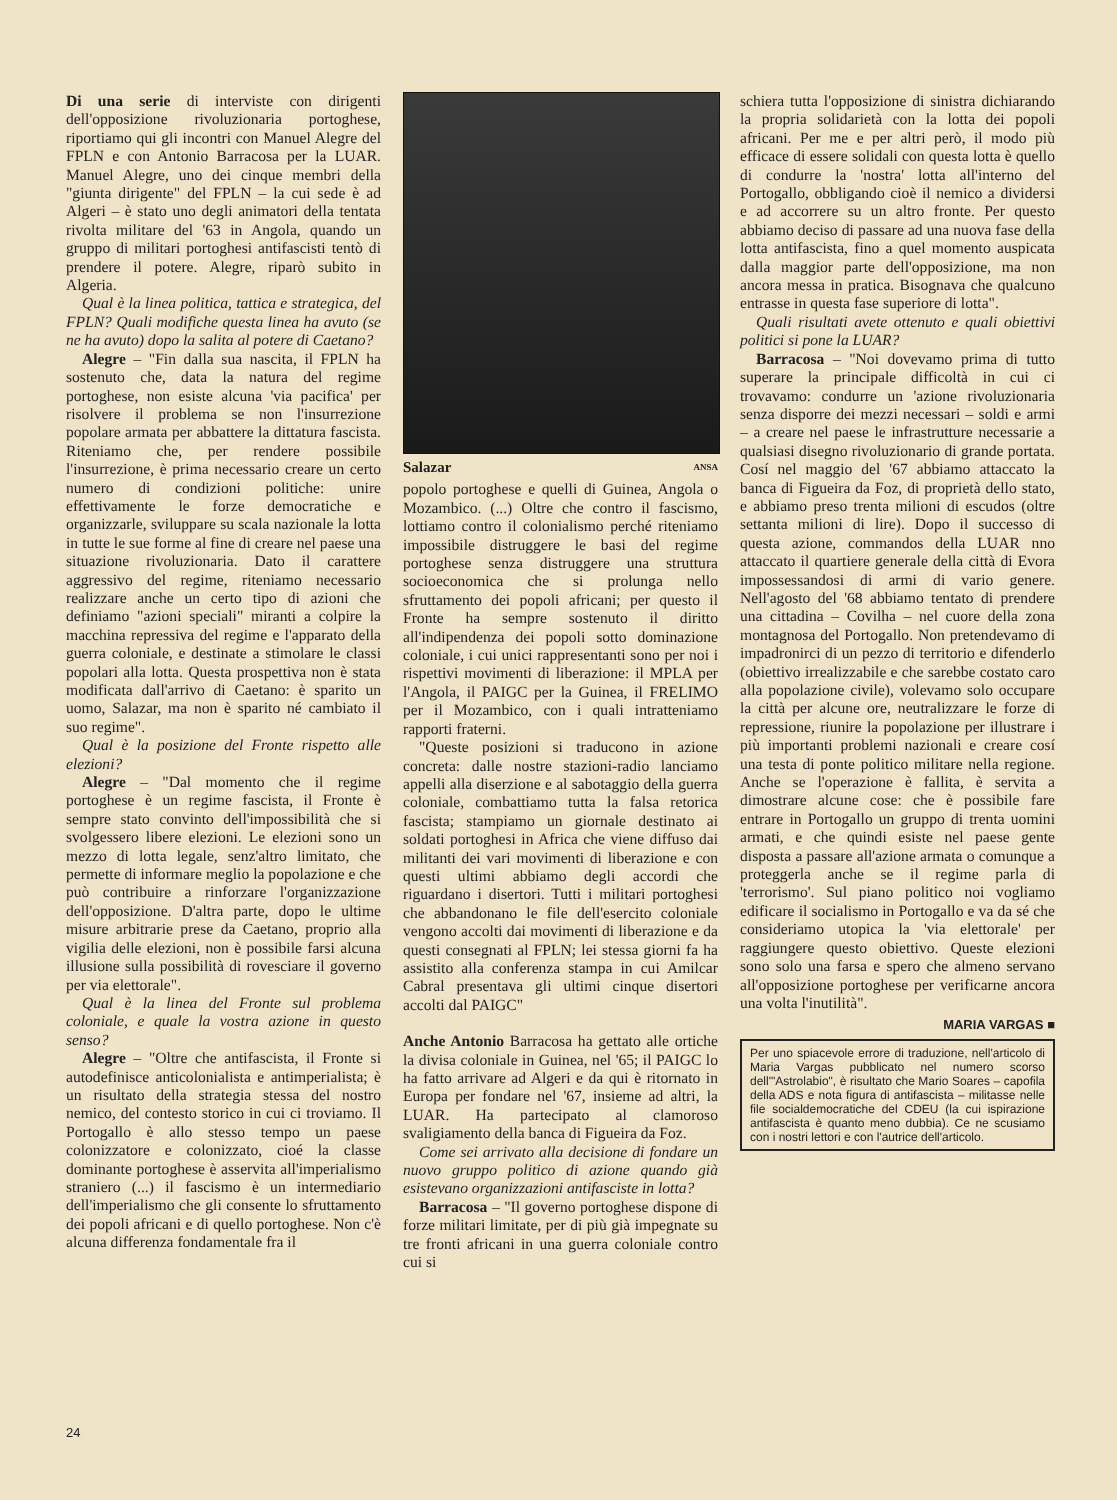Di una serie di interviste con dirigenti dell'opposizione rivoluzionaria portoghese, riportiamo qui gli incontri con Manuel Alegre del FPLN e con Antonio Barracosa per la LUAR. Manuel Alegre, uno dei cinque membri della "giunta dirigente" del FPLN – la cui sede è ad Algeri – è stato uno degli animatori della tentata rivolta militare del '63 in Angola, quando un gruppo di militari portoghesi antifascisti tentò di prendere il potere. Alegre, riparò subito in Algeria.
Qual è la linea politica, tattica e strategica, del FPLN? Quali modifiche questa linea ha avuto (se ne ha avuto) dopo la salita al potere di Caetano?
Alegre – "Fin dalla sua nascita, il FPLN ha sostenuto che, data la natura del regime portoghese, non esiste alcuna 'via pacifica' per risolvere il problema se non l'insurrezione popolare armata per abbattere la dittatura fascista. Riteniamo che, per rendere possibile l'insurrezione, è prima necessario creare un certo numero di condizioni politiche: unire effettivamente le forze democratiche e organizzarle, sviluppare su scala nazionale la lotta in tutte le sue forme al fine di creare nel paese una situazione rivoluzionaria. Dato il carattere aggressivo del regime, riteniamo necessario realizzare anche un certo tipo di azioni che definiamo "azioni speciali" miranti a colpire la macchina repressiva del regime e l'apparato della guerra coloniale, e destinate a stimolare le classi popolari alla lotta. Questa prospettiva non è stata modificata dall'arrivo di Caetano: è sparito un uomo, Salazar, ma non è sparito né cambiato il suo regime".
Qual è la posizione del Fronte rispetto alle elezioni?
Alegre – "Dal momento che il regime portoghese è un regime fascista, il Fronte è sempre stato convinto dell'impossibilità che si svolgessero libere elezioni. Le elezioni sono un mezzo di lotta legale, senz'altro limitato, che permette di informare meglio la popolazione e che può contribuire a rinforzare l'organizzazione dell'opposizione. D'altra parte, dopo le ultime misure arbitrarie prese da Caetano, proprio alla vigilia delle elezioni, non è possibile farsi alcuna illusione sulla possibilità di rovesciare il governo per via elettorale".
Qual è la linea del Fronte sul problema coloniale, e quale la vostra azione in questo senso?
Alegre – "Oltre che antifascista, il Fronte si autodefinisce anticolonialista e antimperialista; è un risultato della strategia stessa del nostro nemico, del contesto storico in cui ci troviamo. Il Portogallo è allo stesso tempo un paese colonizzatore e colonizzato, cioé la classe dominante portoghese è asservita all'imperialismo straniero (...) il fascismo è un intermediario dell'imperialismo che gli consente lo sfruttamento dei popoli africani e di quello portoghese. Non c'è alcuna differenza fondamentale fra il
Salazar ANSA
popolo portoghese e quelli di Guinea, Angola o Mozambico. (...) Oltre che contro il fascismo, lottiamo contro il colonialismo perché riteniamo impossibile distruggere le basi del regime portoghese senza distruggere una struttura socioeconomica che si prolunga nello sfruttamento dei popoli africani; per questo il Fronte ha sempre sostenuto il diritto all'indipendenza dei popoli sotto dominazione coloniale, i cui unici rappresentanti sono per noi i rispettivi movimenti di liberazione: il MPLA per l'Angola, il PAIGC per la Guinea, il FRELIMO per il Mozambico, con i quali intratteniamo rapporti fraterni.
"Queste posizioni si traducono in azione concreta: dalle nostre stazioni-radio lanciamo appelli alla diserzione e al sabotaggio della guerra coloniale, combattiamo tutta la falsa retorica fascista; stampiamo un giornale destinato ai soldati portoghesi in Africa che viene diffuso dai militanti dei vari movimenti di liberazione e con questi ultimi abbiamo degli accordi che riguardano i disertori. Tutti i militari portoghesi che abbandonano le file dell'esercito coloniale vengono accolti dai movimenti di liberazione e da questi consegnati al FPLN; lei stessa giorni fa ha assistito alla conferenza stampa in cui Amilcar Cabral presentava gli ultimi cinque disertori accolti dal PAIGC"
Anche Antonio Barracosa ha gettato alle ortiche la divisa coloniale in Guinea, nel '65; il PAIGC lo ha fatto arrivare ad Algeri e da qui è ritornato in Europa per fondare nel '67, insieme ad altri, la LUAR. Ha partecipato al clamoroso svaligiamento della banca di Figueira da Foz.
Come sei arrivato alla decisione di fondare un nuovo gruppo politico di azione quando già esistevano organizzazioni antifasciste in lotta?
Barracosa – "Il governo portoghese dispone di forze militari limitate, per di più già impegnate su tre fronti africani in una guerra coloniale contro cui si
schiera tutta l'opposizione di sinistra dichiarando la propria solidarietà con la lotta dei popoli africani. Per me e per altri però, il modo più efficace di essere solidali con questa lotta è quello di condurre la 'nostra' lotta all'interno del Portogallo, obbligando cioè il nemico a dividersi e ad accorrere su un altro fronte. Per questo abbiamo deciso di passare ad una nuova fase della lotta antifascista, fino a quel momento auspicata dalla maggior parte dell'opposizione, ma non ancora messa in pratica. Bisognava che qualcuno entrasse in questa fase superiore di lotta".
Quali risultati avete ottenuto e quali obiettivi politici si pone la LUAR?
Barracosa – "Noi dovevamo prima di tutto superare la principale difficoltà in cui ci trovavamo: condurre un 'azione rivoluzionaria senza disporre dei mezzi necessari – soldi e armi – a creare nel paese le infrastrutture necessarie a qualsiasi disegno rivoluzionario di grande portata. Cosí nel maggio del '67 abbiamo attaccato la banca di Figueira da Foz, di proprietà dello stato, e abbiamo preso trenta milioni di escudos (oltre settanta milioni di lire). Dopo il successo di questa azione, commandos della LUAR nno attaccato il quartiere generale della città di Evora impossessandosi di armi di vario genere. Nell'agosto del '68 abbiamo tentato di prendere una cittadina – Covilha – nel cuore della zona montagnosa del Portogallo. Non pretendevamo di impadronirci di un pezzo di territorio e difenderlo (obiettivo irrealizzabile e che sarebbe costato caro alla popolazione civile), volevamo solo occupare la città per alcune ore, neutralizzare le forze di repressione, riunire la popolazione per illustrare i più importanti problemi nazionali e creare cosí una testa di ponte politico militare nella regione. Anche se l'operazione è fallita, è servita a dimostrare alcune cose: che è possibile fare entrare in Portogallo un gruppo di trenta uomini armati, e che quindi esiste nel paese gente disposta a passare all'azione armata o comunque a proteggerla anche se il regime parla di 'terrorismo'. Sul piano politico noi vogliamo edificare il socialismo in Portogallo e va da sé che consideriamo utopica la 'via elettorale' per raggiungere questo obiettivo. Queste elezioni sono solo una farsa e spero che almeno servano all'opposizione portoghese per verificarne ancora una volta l'inutilità".
MARIA VARGAS ■
Per uno spiacevole errore di traduzione, nell'articolo di Maria Vargas pubblicato nel numero scorso dell'"Astrolabio", è risultato che Mario Soares – capofila della ADS e nota figura di antifascista – militasse nelle file socialdemocratiche del CDEU (la cui ispirazione antifascista è quanto meno dubbia). Ce ne scusiamo con i nostri lettori e con l'autrice dell'articolo.
24